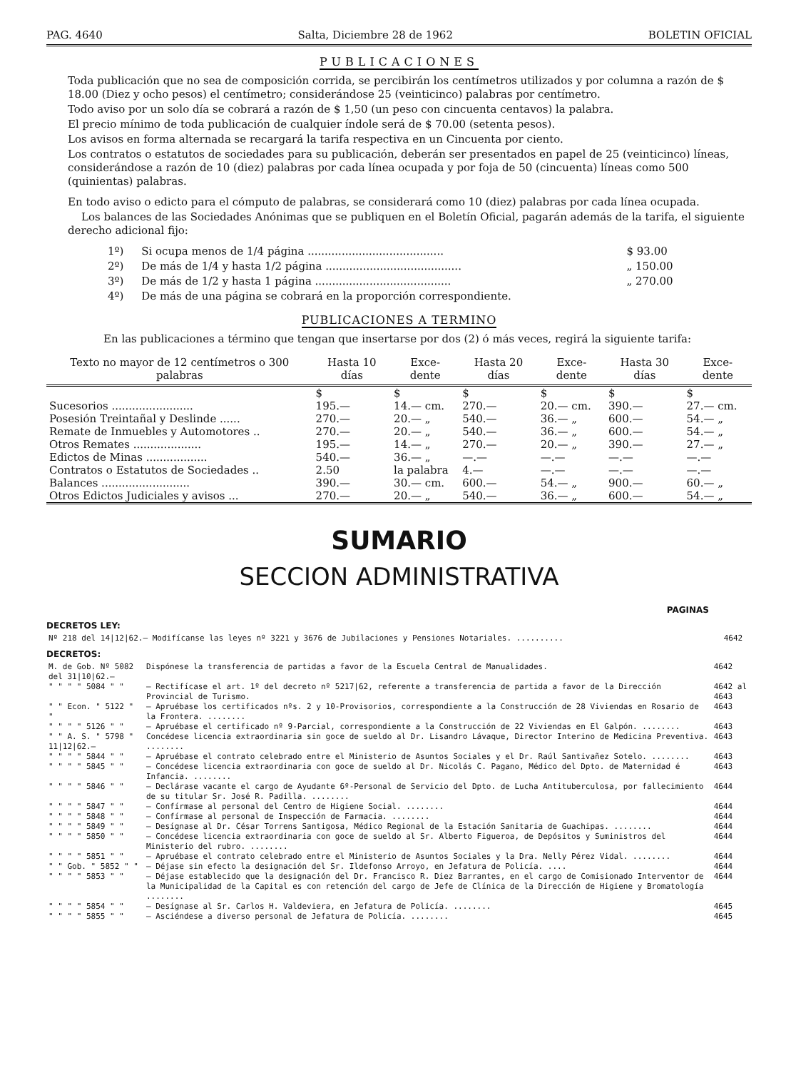PAG. 4640 Salta, Diciembre 28 de 1962 BOLETIN OFICIAL
PUBLICACIONES
Toda publicación que no sea de composición corrida, se percibirán los centímetros utilizados y por columna a razón de $ 18.00 (Diez y ocho pesos) el centímetro; considerándose 25 (veinticinco) palabras por centímetro.
Todo aviso por un solo día se cobrará a razón de $ 1,50 (un peso con cincuenta centavos) la palabra.
El precio mínimo de toda publicación de cualquier índole será de $ 70.00 (setenta pesos).
Los avisos en forma alternada se recargará la tarifa respectiva en un Cincuenta por ciento.
Los contratos o estatutos de sociedades para su publicación, deberán ser presentados en papel de 25 (veinticinco) líneas, considerándose a razón de 10 (diez) palabras por cada línea ocupada y por foja de 50 (cincuenta) líneas como 500 (quinientas) palabras.
En todo aviso o edicto para el cómputo de palabras, se considerará como 10 (diez) palabras por cada línea ocupada.
Los balances de las Sociedades Anónimas que se publiquen en el Boletín Oficial, pagarán además de la tarifa, el siguiente derecho adicional fijo:
| 1º) | Si ocupa menos de 1/4 página ........................................ | $ 93.00 |
| 2º) | De más de 1/4 y hasta 1/2 página ........................................ | „ 150.00 |
| 3º) | De más de 1/2 y hasta 1 página ........................................ | „ 270.00 |
| 4º) | De más de una página se cobrará en la proporción correspondiente. | |
PUBLICACIONES A TERMINO
En las publicaciones a término que tengan que insertarse por dos (2) ó más veces, regirá la siguiente tarifa:
| Texto no mayor de 12 centímetros o 300 palabras | Hasta 10 días | Exce- dente | Hasta 20 días | Exce- dente | Hasta 30 días | Exce- dente |
| --- | --- | --- | --- | --- | --- | --- |
| | $ | $ | $ | $ | $ | $ |
| Sucesorios ........................ | 195.— | 14.— cm. | 270.— | 20.— cm. | 390.— | 27.— cm. |
| Posesión Treintañal y Deslinde ...... | 270.— | 20.— „ | 540.— | 36.— „ | 600.— | 54.— „ |
| Remate de Inmuebles y Automotores .. | 270.— | 20.— „ | 540.— | 36.— „ | 600.— | 54.— „ |
| Otros Remates .................... | 195.— | 14.— „ | 270.— | 20.— „ | 390.— | 27.— „ |
| Edictos de Minas .................. | 540.— | 36.— „ | —.— | —.— | —.— | —.— |
| Contratos o Estatutos de Sociedades .. | 2.50 | la palabra | 4.— | —.— | —.— | —.— |
| Balances .......................... | 390.— | 30.— cm. | 600.— | 54.— „ | 900.— | 60.— „ |
| Otros Edictos Judiciales y avisos ... | 270.— | 20.— „ | 540.— | 36.— „ | 600.— | 54.— „ |
SUMARIO
SECCION ADMINISTRATIVA
PAGINAS
DECRETOS LEY:
| Nº 218 del 14/12/62.— Modifícanse las leyes nº 3221 y 3676 de Jubilaciones y Pensiones Notariales. .......... | 4642 |
DECRETOS:
| M. de Gob. Nº 5082 del 31/10/62.— | Dispónese la transferencia de partidas a favor de la Escuela Central de Manualidades. | 4642 |
| " " " " 5084 " " | — Rectifícase el art. 1º del decreto nº 5217/62, referente a transferencia de partida a favor de la Dirección Provincial de Turismo. | 4642 al 4643 |
| " " Econ. " 5122 " " | — Apruébase los certificados nºs. 2 y 10-Provisorios, correspondiente a la Construcción de 28 Viviendas en Rosario de la Frontera. ........ | 4643 |
| " " " " 5126 " " | — Apruébase el certificado nº 9-Parcial, correspondiente a la Construcción de 22 Viviendas en El Galpón. ........ | 4643 |
| " " A. S. " 5798 " 11/12/62.— | Concédese licencia extraordinaria sin goce de sueldo al Dr. Lisandro Lávaque, Director Interino de Medicina Preventiva. ........ | 4643 |
| " " " " 5844 " " | — Apruébase el contrato celebrado entre el Ministerio de Asuntos Sociales y el Dr. Raúl Santivañez Sotelo. ........ | 4643 |
| " " " " 5845 " " | — Concédese licencia extraordinaria con goce de sueldo al Dr. Nicolás C. Pagano, Médico del Dpto. de Maternidad é Infancia. ........ | 4643 |
| " " " " 5846 " " | — Declárase vacante el cargo de Ayudante 6º-Personal de Servicio del Dpto. de Lucha Antituberculosa, por fallecimiento de su titular Sr. José R. Padilla. ........ | 4644 |
| " " " " 5847 " " | — Confírmase al personal del Centro de Higiene Social. ........ | 4644 |
| " " " " 5848 " " | — Confírmase al personal de Inspección de Farmacia. ........ | 4644 |
| " " " " 5849 " " | — Desígnase al Dr. César Torrens Santigosa, Médico Regional de la Estación Sanitaria de Guachipas. ........ | 4644 |
| " " " " 5850 " " | — Concédese licencia extraordinaria con goce de sueldo al Sr. Alberto Figueroa, de Depósitos y Suministros del Ministerio del rubro. ........ | 4644 |
| " " " " 5851 " " | — Apruébase el contrato celebrado entre el Ministerio de Asuntos Sociales y la Dra. Nelly Pérez Vidal. ........ | 4644 |
| " " Gob. " 5852 " " | — Déjase sin efecto la designación del Sr. Ildefonso Arroyo, en Jefatura de Policía. .... | 4644 |
| " " " " 5853 " " | — Déjase establecido que la designación del Dr. Francisco R. Diez Barrantes, en el cargo de Comisionado Interventor de la Municipalidad de la Capital es con retención del cargo de Jefe de Clínica de la Dirección de Higiene y Bromatología ........ | 4644 |
| " " " " 5854 " " | — Desígnase al Sr. Carlos H. Valdeviera, en Jefatura de Policía. ........ | 4645 |
| " " " " 5855 " " | — Asciéndese a diverso personal de Jefatura de Policía. ........ | 4645 |